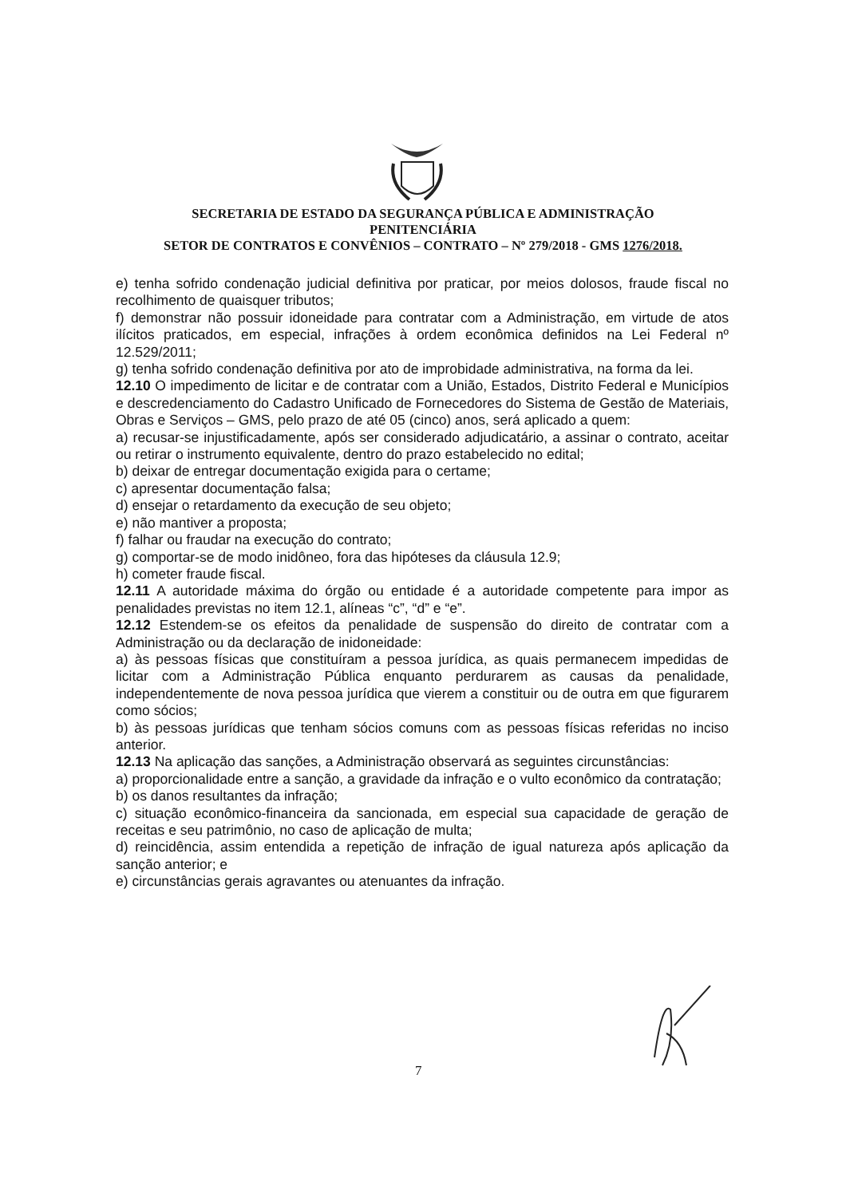SECRETARIA DE ESTADO DA SEGURANÇA PÚBLICA E ADMINISTRAÇÃO
PENITENCIÁRIA
SETOR DE CONTRATOS E CONVÊNIOS – CONTRATO – Nº 279/2018 - GMS 1276/2018.
e) tenha sofrido condenação judicial definitiva por praticar, por meios dolosos, fraude fiscal no recolhimento de quaisquer tributos;
f) demonstrar não possuir idoneidade para contratar com a Administração, em virtude de atos ilícitos praticados, em especial, infrações à ordem econômica definidos na Lei Federal nº 12.529/2011;
g) tenha sofrido condenação definitiva por ato de improbidade administrativa, na forma da lei.
12.10 O impedimento de licitar e de contratar com a União, Estados, Distrito Federal e Municípios e descredenciamento do Cadastro Unificado de Fornecedores do Sistema de Gestão de Materiais, Obras e Serviços – GMS, pelo prazo de até 05 (cinco) anos, será aplicado a quem:
a) recusar-se injustificadamente, após ser considerado adjudicatário, a assinar o contrato, aceitar ou retirar o instrumento equivalente, dentro do prazo estabelecido no edital;
b) deixar de entregar documentação exigida para o certame;
c) apresentar documentação falsa;
d) ensejar o retardamento da execução de seu objeto;
e) não mantiver a proposta;
f) falhar ou fraudar na execução do contrato;
g) comportar-se de modo inidôneo, fora das hipóteses da cláusula 12.9;
h) cometer fraude fiscal.
12.11 A autoridade máxima do órgão ou entidade é a autoridade competente para impor as penalidades previstas no item 12.1, alíneas “c”, “d” e “e”.
12.12 Estendem-se os efeitos da penalidade de suspensão do direito de contratar com a Administração ou da declaração de inidoneidade:
a) às pessoas físicas que constituíram a pessoa jurídica, as quais permanecem impedidas de licitar com a Administração Pública enquanto perdurarem as causas da penalidade, independentemente de nova pessoa jurídica que vierem a constituir ou de outra em que figurarem como sócios;
b) às pessoas jurídicas que tenham sócios comuns com as pessoas físicas referidas no inciso anterior.
12.13 Na aplicação das sanções, a Administração observará as seguintes circunstâncias:
a) proporcionalidade entre a sanção, a gravidade da infração e o vulto econômico da contratação;
b) os danos resultantes da infração;
c) situação econômico-financeira da sancionada, em especial sua capacidade de geração de receitas e seu patrimônio, no caso de aplicação de multa;
d) reincidência, assim entendida a repetição de infração de igual natureza após aplicação da sanção anterior; e
e) circunstâncias gerais agravantes ou atenuantes da infração.
7